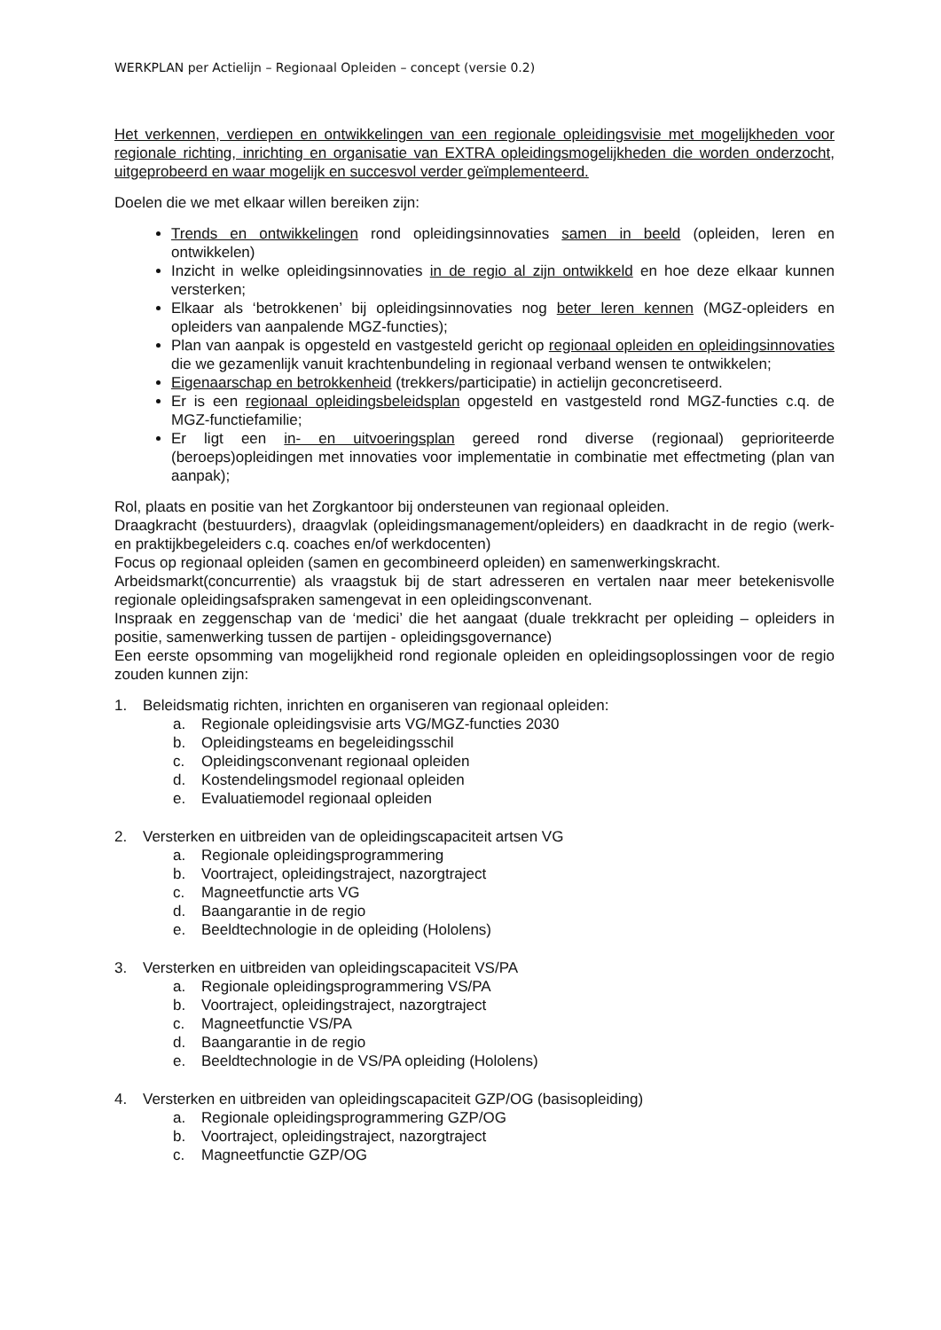WERKPLAN per Actielijn – Regionaal Opleiden – concept (versie 0.2)
Het verkennen, verdiepen en ontwikkelingen van een regionale opleidingsvisie met mogelijkheden voor regionale richting, inrichting en organisatie van EXTRA opleidingsmogelijkheden die worden onderzocht, uitgeprobeerd en waar mogelijk en succesvol verder geïmplementeerd.
Doelen die we met elkaar willen bereiken zijn:
Trends en ontwikkelingen rond opleidingsinnovaties samen in beeld (opleiden, leren en ontwikkelen)
Inzicht in welke opleidingsinnovaties in de regio al zijn ontwikkeld en hoe deze elkaar kunnen versterken;
Elkaar als ‘betrokkenen’ bij opleidingsinnovaties nog beter leren kennen (MGZ-opleiders en opleiders van aanpalende MGZ-functies);
Plan van aanpak is opgesteld en vastgesteld gericht op regionaal opleiden en opleidingsinnovaties die we gezamenlijk vanuit krachtenbundeling in regionaal verband wensen te ontwikkelen;
Eigenaarschap en betrokkenheid (trekkers/participatie) in actielijn geconcretiseerd.
Er is een regionaal opleidingsbeleidsplan opgesteld en vastgesteld rond MGZ-functies c.q. de MGZ-functiefamilie;
Er ligt een in- en uitvoeringsplan gereed rond diverse (regionaal) geprioriteerde (beroeps)opleidingen met innovaties voor implementatie in combinatie met effectmeting (plan van aanpak);
Rol, plaats en positie van het Zorgkantoor bij ondersteunen van regionaal opleiden.
Draagkracht (bestuurders), draagvlak (opleidingsmanagement/opleiders) en daadkracht in de regio (werk- en praktijkbegeleiders c.q. coaches en/of werkdocenten)
Focus op regionaal opleiden (samen en gecombineerd opleiden) en samenwerkingskracht.
Arbeidsmarkt(concurrentie) als vraagstuk bij de start adresseren en vertalen naar meer betekenisvolle regionale opleidingsafspraken samengevat in een opleidingsconvenant.
Inspraak en zeggenschap van de ‘medici’ die het aangaat (duale trekkracht per opleiding – opleiders in positie, samenwerking tussen de partijen - opleidingsgovernance)
Een eerste opsomming van mogelijkheid rond regionale opleiden en opleidingsoplossingen voor de regio zouden kunnen zijn:
1. Beleidsmatig richten, inrichten en organiseren van regionaal opleiden:
a. Regionale opleidingsvisie arts VG/MGZ-functies 2030
b. Opleidingsteams en begeleidingsschil
c. Opleidingsconvenant regionaal opleiden
d. Kostendelingsmodel regionaal opleiden
e. Evaluatiemodel regionaal opleiden
2. Versterken en uitbreiden van de opleidingscapaciteit artsen VG
a. Regionale opleidingsprogrammering
b. Voortraject, opleidingstraject, nazorgtraject
c. Magneetfunctie arts VG
d. Baangarantie in de regio
e. Beeldtechnologie in de opleiding (Hololens)
3. Versterken en uitbreiden van opleidingscapaciteit VS/PA
a. Regionale opleidingsprogrammering VS/PA
b. Voortraject, opleidingstraject, nazorgtraject
c. Magneetfunctie VS/PA
d. Baangarantie in de regio
e. Beeldtechnologie in de VS/PA opleiding (Hololens)
4. Versterken en uitbreiden van opleidingscapaciteit GZP/OG (basisopleiding)
a. Regionale opleidingsprogrammering GZP/OG
b. Voortraject, opleidingstraject, nazorgtraject
c. Magneetfunctie GZP/OG